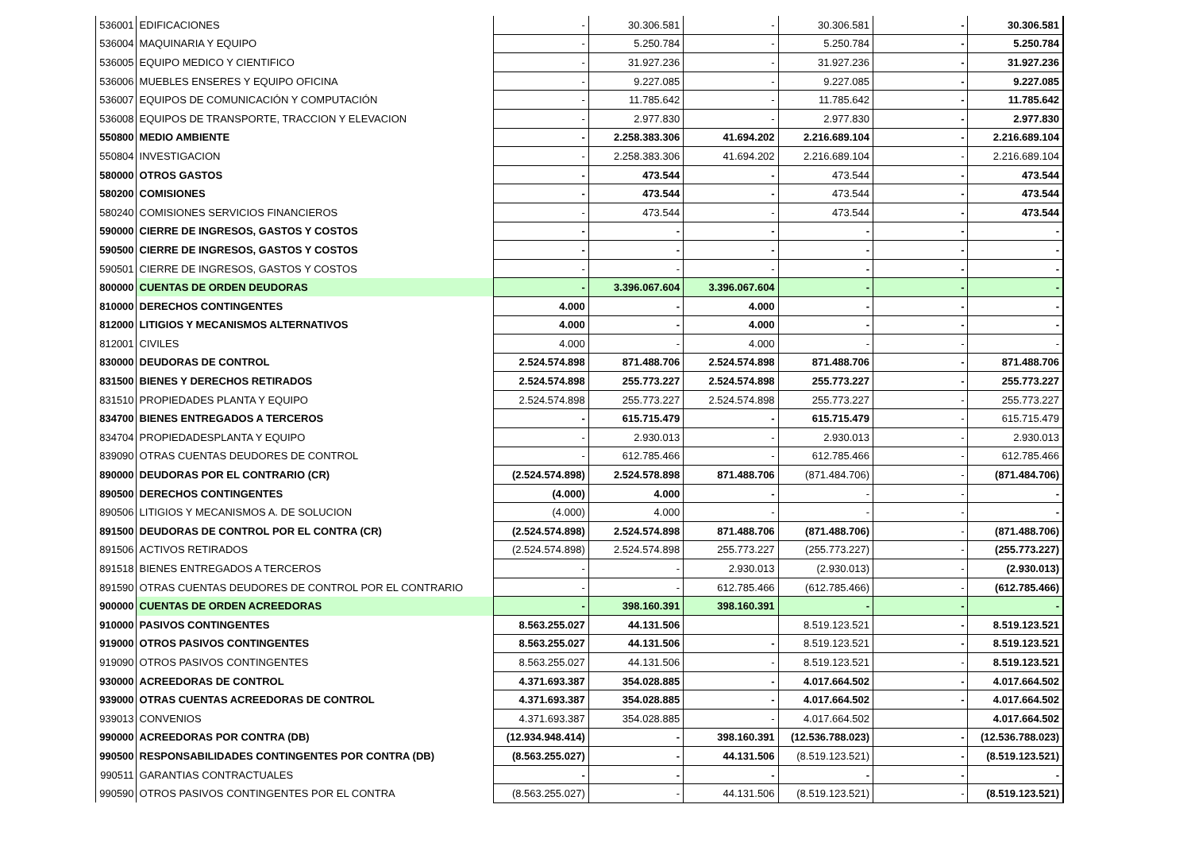| 536001 | EDIFICACIONES | - | 30.306.581 | - | 30.306.581 | - | 30.306.581 |
| 536004 | MAQUINARIA Y EQUIPO | - | 5.250.784 | - | 5.250.784 | - | 5.250.784 |
| 536005 | EQUIPO MEDICO Y CIENTIFICO | - | 31.927.236 | - | 31.927.236 | - | 31.927.236 |
| 536006 | MUEBLES ENSERES Y EQUIPO OFICINA | - | 9.227.085 | - | 9.227.085 | - | 9.227.085 |
| 536007 | EQUIPOS DE COMUNICACIÓN Y COMPUTACIÓN | - | 11.785.642 | - | 11.785.642 | - | 11.785.642 |
| 536008 | EQUIPOS DE TRANSPORTE, TRACCION Y ELEVACION | - | 2.977.830 | - | 2.977.830 | - | 2.977.830 |
| 550800 | MEDIO AMBIENTE | - | 2.258.383.306 | 41.694.202 | 2.216.689.104 | - | 2.216.689.104 |
| 550804 | INVESTIGACION | - | 2.258.383.306 | 41.694.202 | 2.216.689.104 | - | 2.216.689.104 |
| 580000 | OTROS GASTOS | - | 473.544 | - | 473.544 | - | 473.544 |
| 580200 | COMISIONES | - | 473.544 | - | 473.544 | - | 473.544 |
| 580240 | COMISIONES SERVICIOS FINANCIEROS | - | 473.544 | - | 473.544 | - | 473.544 |
| 590000 | CIERRE DE INGRESOS, GASTOS Y COSTOS | - | - | - | - | - | - |
| 590500 | CIERRE DE INGRESOS, GASTOS Y COSTOS | - | - | - | - | - | - |
| 590501 | CIERRE DE INGRESOS, GASTOS Y COSTOS | - | - | - | - | - | - |
| 800000 | CUENTAS DE ORDEN DEUDORAS | - | 3.396.067.604 | 3.396.067.604 | - | - | - |
| 810000 | DERECHOS CONTINGENTES | 4.000 | - | 4.000 | - | - | - |
| 812000 | LITIGIOS Y MECANISMOS ALTERNATIVOS | 4.000 | - | 4.000 | - | - | - |
| 812001 | CIVILES | 4.000 | - | 4.000 | - | - | - |
| 830000 | DEUDORAS DE CONTROL | 2.524.574.898 | 871.488.706 | 2.524.574.898 | 871.488.706 | - | 871.488.706 |
| 831500 | BIENES Y DERECHOS RETIRADOS | 2.524.574.898 | 255.773.227 | 2.524.574.898 | 255.773.227 | - | 255.773.227 |
| 831510 | PROPIEDADES PLANTA Y EQUIPO | 2.524.574.898 | 255.773.227 | 2.524.574.898 | 255.773.227 | - | 255.773.227 |
| 834700 | BIENES ENTREGADOS A TERCEROS | - | 615.715.479 | - | 615.715.479 | - | 615.715.479 |
| 834704 | PROPIEDADESPLANTA Y EQUIPO | - | 2.930.013 | - | 2.930.013 | - | 2.930.013 |
| 839090 | OTRAS CUENTAS DEUDORES DE CONTROL | - | 612.785.466 | - | 612.785.466 | - | 612.785.466 |
| 890000 | DEUDORAS POR EL CONTRARIO (CR) | (2.524.574.898) | 2.524.578.898 | 871.488.706 | (871.484.706) | - | (871.484.706) |
| 890500 | DERECHOS CONTINGENTES | (4.000) | 4.000 | - | - | - | - |
| 890506 | LITIGIOS Y MECANISMOS A. DE SOLUCION | (4.000) | 4.000 | - | - | - | - |
| 891500 | DEUDORAS DE CONTROL POR EL CONTRA (CR) | (2.524.574.898) | 2.524.574.898 | 871.488.706 | (871.488.706) | - | (871.488.706) |
| 891506 | ACTIVOS RETIRADOS | (2.524.574.898) | 2.524.574.898 | 255.773.227 | (255.773.227) | - | (255.773.227) |
| 891518 | BIENES ENTREGADOS A TERCEROS | - | - | 2.930.013 | (2.930.013) | - | (2.930.013) |
| 891590 | OTRAS CUENTAS DEUDORES DE CONTROL POR EL CONTRARIO | - | - | 612.785.466 | (612.785.466) | - | (612.785.466) |
| 900000 | CUENTAS DE ORDEN ACREEDORAS | - | 398.160.391 | 398.160.391 | - | - | - |
| 910000 | PASIVOS CONTINGENTES | 8.563.255.027 | 44.131.506 | | 8.519.123.521 | - | 8.519.123.521 |
| 919000 | OTROS PASIVOS CONTINGENTES | 8.563.255.027 | 44.131.506 | - | 8.519.123.521 | - | 8.519.123.521 |
| 919090 | OTROS PASIVOS CONTINGENTES | 8.563.255.027 | 44.131.506 | - | 8.519.123.521 | - | 8.519.123.521 |
| 930000 | ACREEDORAS DE CONTROL | 4.371.693.387 | 354.028.885 | - | 4.017.664.502 | - | 4.017.664.502 |
| 939000 | OTRAS CUENTAS ACREEDORAS DE CONTROL | 4.371.693.387 | 354.028.885 | - | 4.017.664.502 | - | 4.017.664.502 |
| 939013 | CONVENIOS | 4.371.693.387 | 354.028.885 | - | 4.017.664.502 | | 4.017.664.502 |
| 990000 | ACREEDORAS POR CONTRA (DB) | (12.934.948.414) | - | 398.160.391 | (12.536.788.023) | - | (12.536.788.023) |
| 990500 | RESPONSABILIDADES CONTINGENTES POR CONTRA (DB) | (8.563.255.027) | - | 44.131.506 | (8.519.123.521) | - | (8.519.123.521) |
| 990511 | GARANTIAS CONTRACTUALES | - | - | - | - | - | - |
| 990590 | OTROS PASIVOS CONTINGENTES POR EL CONTRA | (8.563.255.027) | - | 44.131.506 | (8.519.123.521) | - | (8.519.123.521) |